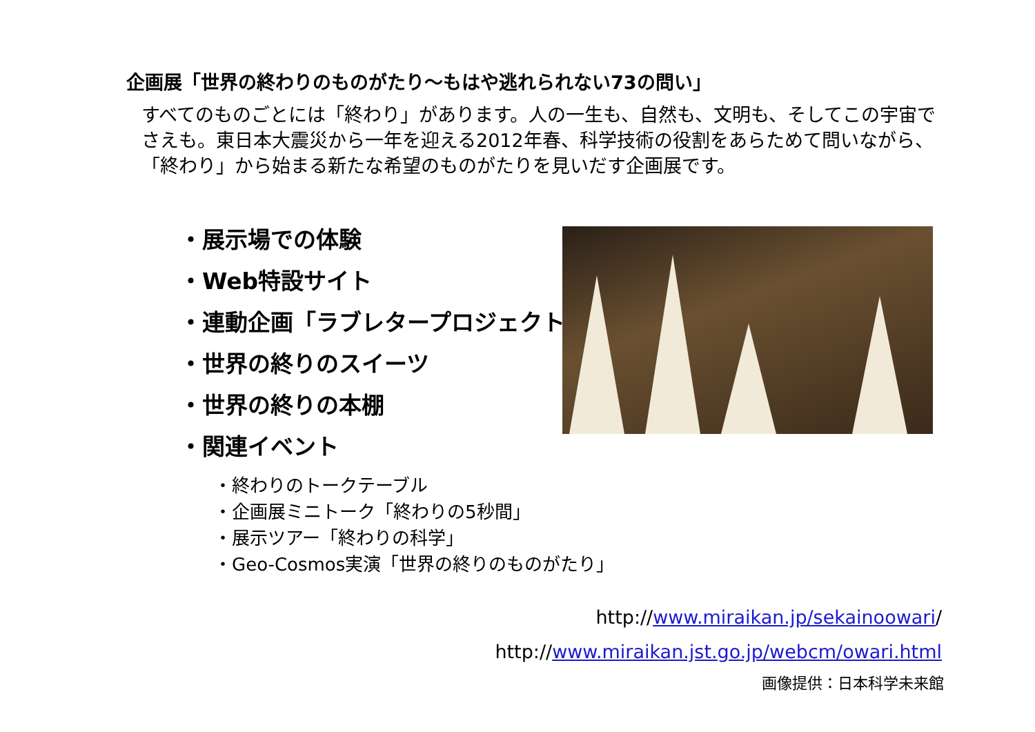企画展「世界の終わりのものがたり～もはや逃れられない73の問い」
すべてのものごとには「終わり」があります。人の一生も、自然も、文明も、そしてこの宇宙でさえも。東日本大震災から一年を迎える2012年春、科学技術の役割をあらためて問いながら、「終わり」から始まる新たな希望のものがたりを見いだす企画展です。
・展示場での体験
・Web特設サイト
・連動企画「ラブレタープロジェクト」
・世界の終りのスイーツ
・世界の終りの本棚
・関連イベント
・終わりのトークテーブル
・企画展ミニトーク「終わりの5秒間」
・展示ツアー「終わりの科学」
・Geo-Cosmos実演「世界の終りのものがたり」
http://www.miraikan.jp/sekainoowari/
http://www.miraikan.jst.go.jp/webcm/owari.html
画像提供：日本科学未来館